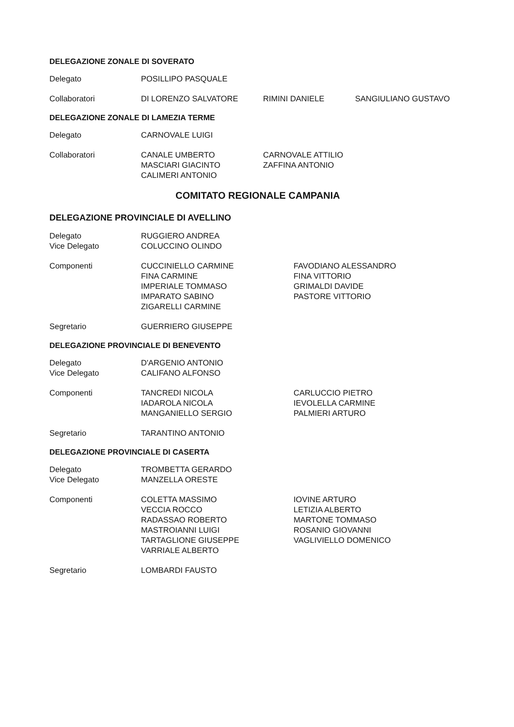DELEGAZIONE ZONALE DI SOVERATO
Delegato POSILLIPO PASQUALE
Collaboratori DI LORENZO SALVATORE RIMINI DANIELE SANGIULIANO GUSTAVO
DELEGAZIONE ZONALE DI LAMEZIA TERME
Delegato CARNOVALE LUIGI
Collaboratori CANALE UMBERTO
MASCIARI GIACINTO
CALIMERI ANTONIO
CARNOVALE ATTILIO
ZAFFINA ANTONIO
COMITATO REGIONALE CAMPANIA
DELEGAZIONE PROVINCIALE DI AVELLINO
Delegato
Vice Delegato
RUGGIERO ANDREA
COLUCCINO OLINDO
Componenti CUCCINIELLO CARMINE
FINA CARMINE
IMPERIALE TOMMASO
IMPARATO SABINO
ZIGARELLI CARMINE
FAVODIANO ALESSANDRO
FINA VITTORIO
GRIMALDI DAVIDE
PASTORE VITTORIO
Segretario GUERRIERO GIUSEPPE
DELEGAZIONE PROVINCIALE DI BENEVENTO
Delegato
Vice Delegato
D'ARGENIO ANTONIO
CALIFANO ALFONSO
Componenti TANCREDI NICOLA
IADAROLA NICOLA
MANGANIELLO SERGIO
CARLUCCIO PIETRO
IEVOLELLA CARMINE
PALMIERI ARTURO
Segretario TARANTINO ANTONIO
DELEGAZIONE PROVINCIALE DI CASERTA
Delegato
Vice Delegato
TROMBETTA GERARDO
MANZELLA ORESTE
Componenti COLETTA MASSIMO
VECCIA ROCCO
RADASSAO ROBERTO
MASTROIANNI LUIGI
TARTAGLIONE GIUSEPPE
VARRIALE ALBERTO
IOVINE ARTURO
LETIZIA ALBERTO
MARTONE TOMMASO
ROSANIO GIOVANNI
VAGLIVIELLO DOMENICO
Segretario LOMBARDI FAUSTO